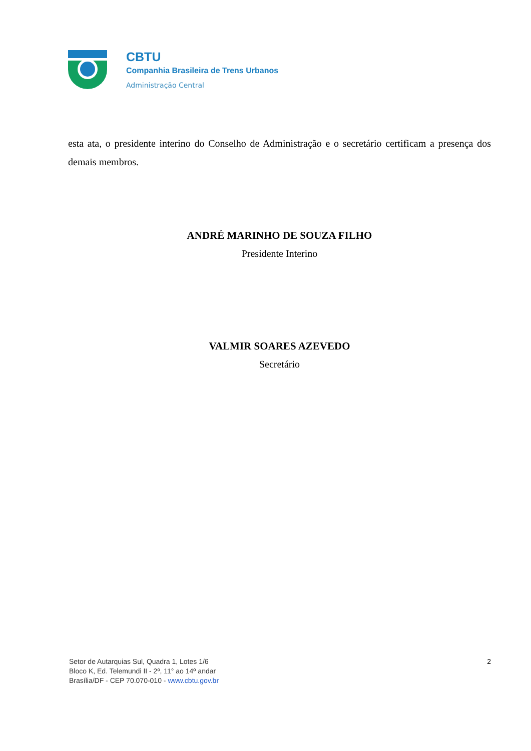CBTU
Companhia Brasileira de Trens Urbanos
Administração Central
esta ata, o presidente interino do Conselho de Administração e o secretário certificam a presença dos demais membros.
ANDRÉ MARINHO DE SOUZA FILHO
Presidente Interino
VALMIR SOARES AZEVEDO
Secretário
Setor de Autarquias Sul, Quadra 1, Lotes 1/6
Bloco K, Ed. Telemundi II - 2º, 11° ao 14º andar
Brasília/DF - CEP 70.070-010 - www.cbtu.gov.br
2